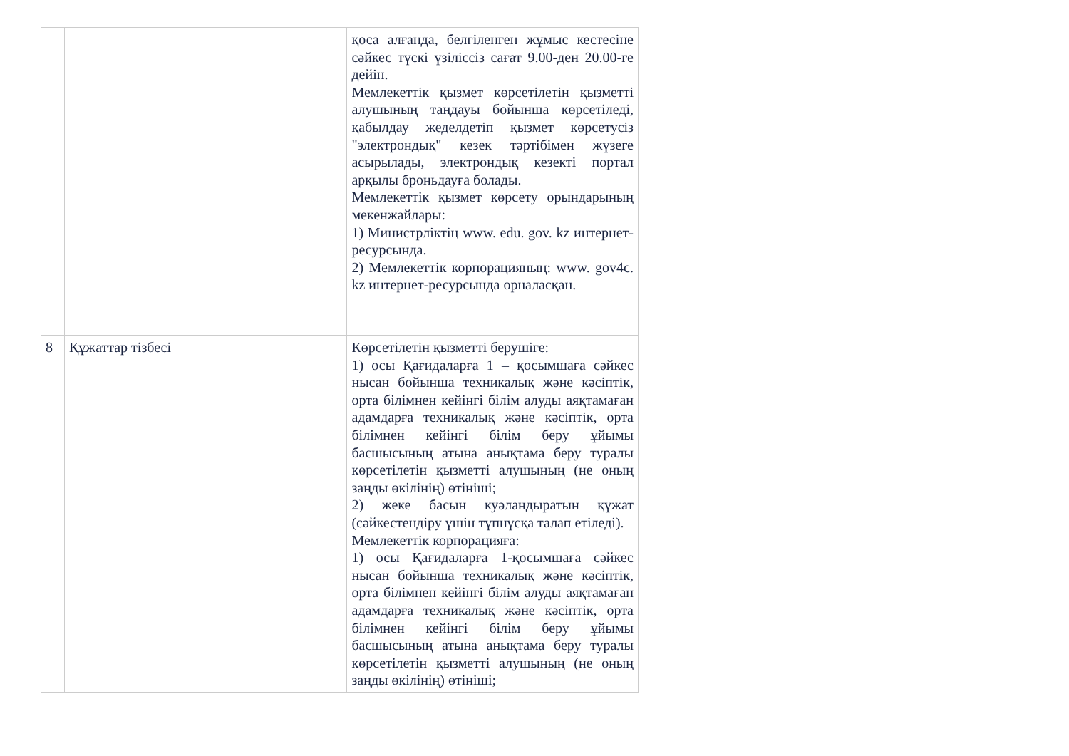| | | қоса алғанда, белгіленген жұмыс кестесіне сәйкес түскі үзіліссіз сағат 9.00-ден 20.00-ге дейін. Мемлекеттік қызмет көрсетілетін қызметті алушының таңдауы бойынша көрсетіледі, қабылдау жеделдетіп қызмет көрсетусіз "электрондық" кезек тәртібімен жүзеге асырылады, электрондық кезекті портал арқылы броньдауға болады. Мемлекеттік қызмет көрсету орындарының мекенжайлары: 1) Министрліктің www. edu. gov. kz интернет-ресурсында. 2) Мемлекеттік корпорацияның: www. gov4c. kz интернет-ресурсында орналасқан. |
| 8 | Құжаттар тізбесі | Көрсетілетін қызметті берушіге: 1) осы Қағидаларға 1 – қосымшаға сәйкес нысан бойынша техникалық және кәсіптік, орта білімнен кейінгі білім алуды аяқтамаған адамдарға техникалық және кәсіптік, орта білімнен кейінгі білім беру ұйымы басшысының атына анықтама беру туралы көрсетілетін қызметті алушының (не оның заңды өкілінің) өтініші; 2) жеке басын куәландыратын құжат (сәйкестендіру үшін түпнұсқа талап етіледі). Мемлекеттік корпорацияға: 1) осы Қағидаларға 1-қосымшаға сәйкес нысан бойынша техникалық және кәсіптік, орта білімнен кейінгі білім алуды аяқтамаған адамдарға техникалық және кәсіптік, орта білімнен кейінгі білім беру ұйымы басшысының атына анықтама беру туралы көрсетілетін қызметті алушының (не оның заңды өкілінің) өтініші; |